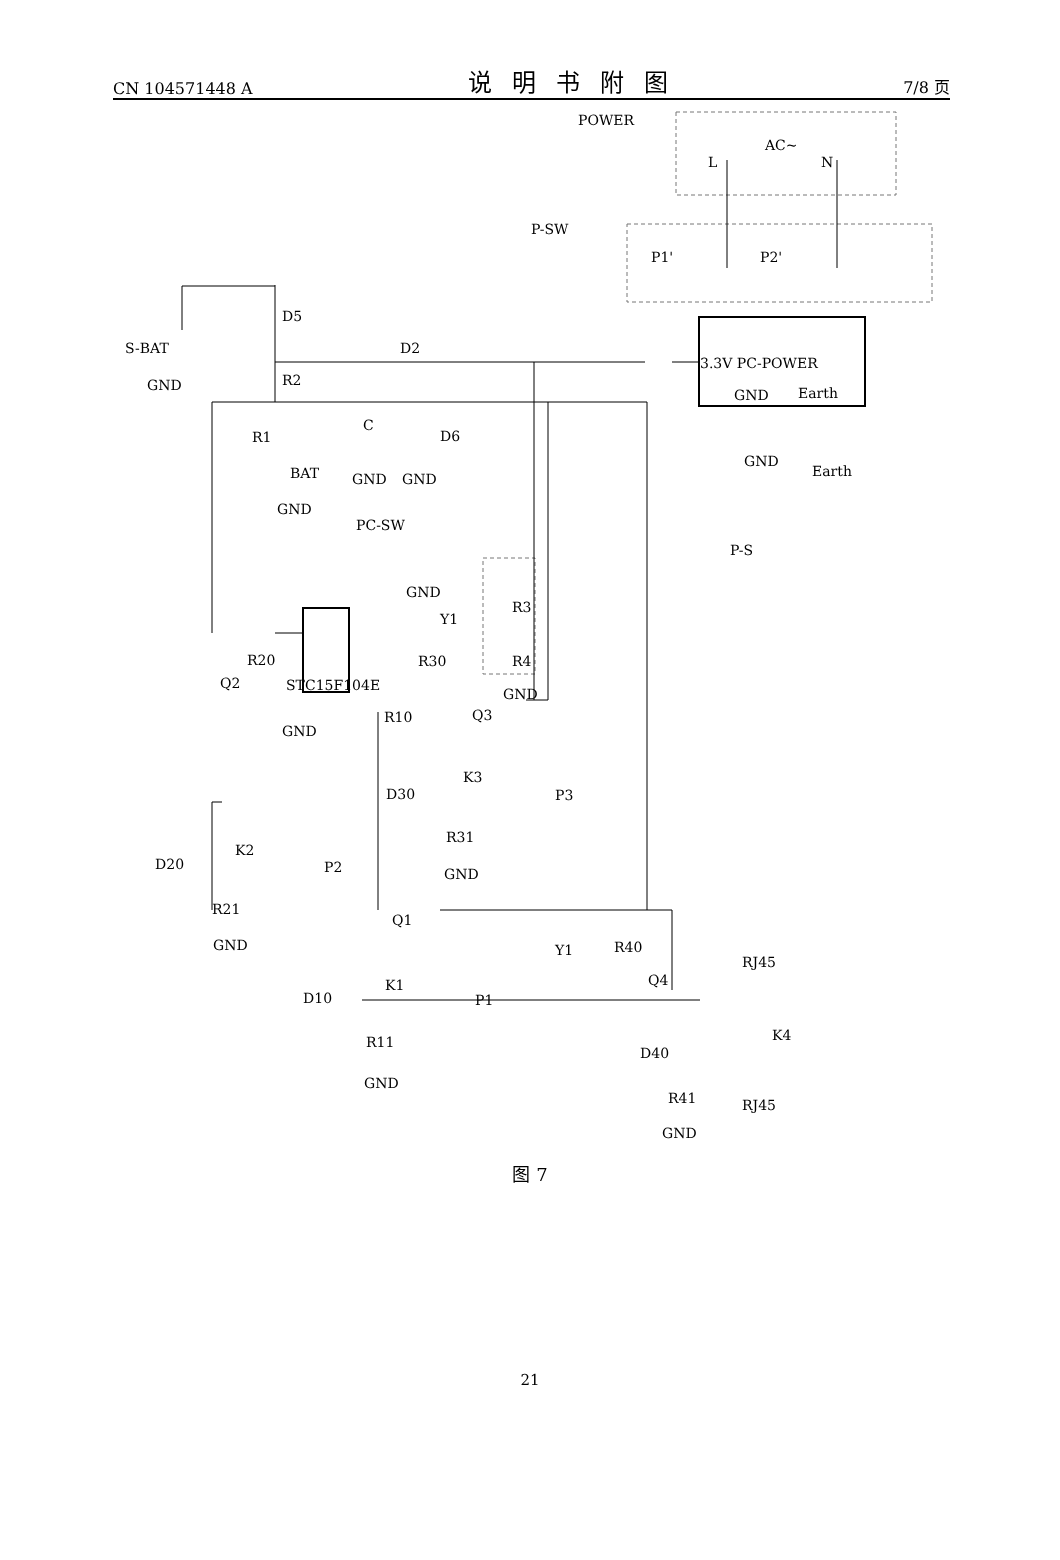CN 104571448 A 说明书附图 7/8 页
POWER
AC~
L
N
P-SW
P1'
P2'
3.3V PC-POWER
GND
Earth
GND
Earth
S-BAT
GND
D5
D2
R2
R1
C
D6
BAT
GND
GND
GND
PC-SW
GND
P-S
Y1
R3
R4
GND
STC15F104E
R20
Q2
R30
Q3
GND
R10
K3
D30
P3
R31
GND
K2
D20
P2
R21
GND
Q1
Y1
R40
RJ45
Q4
K1
D10
P1
K4
D40
R11
R41
RJ45
GND
GND
图 7
21